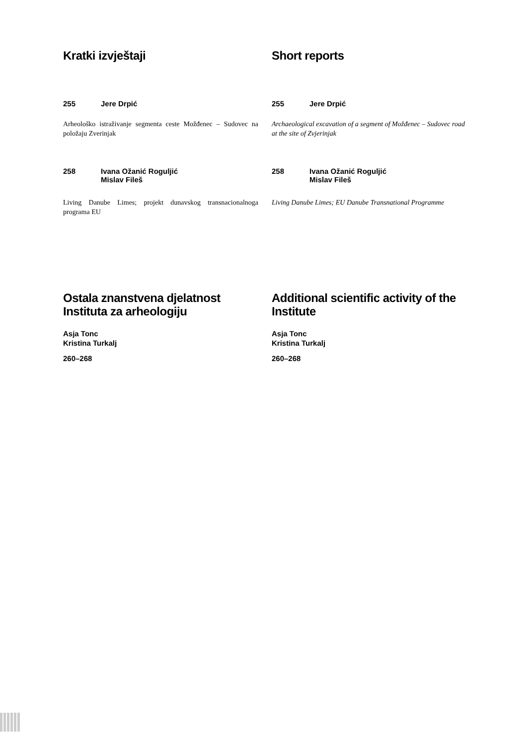Kratki izvještaji
255 Jere Drpić
Arheološko istraživanje segmenta ceste Možđenec – Sudovec na položaju Zverinjak
258 Ivana Ožanić Roguljić
Mislav Fileš
Living Danube Limes; projekt dunavskog transnacionalnoga programa EU
Ostala znanstvena djelatnost Instituta za arheologiju
Asja Tonc
Kristina Turkalj
260–268
Short reports
255 Jere Drpić
Archaeological excavation of a segment of Možđenec – Sudovec road at the site of Zvjerinjak
258 Ivana Ožanić Roguljić
Mislav Fileš
Living Danube Limes; EU Danube Transnational Programme
Additional scientific activity of the Institute
Asja Tonc
Kristina Turkalj
260–268